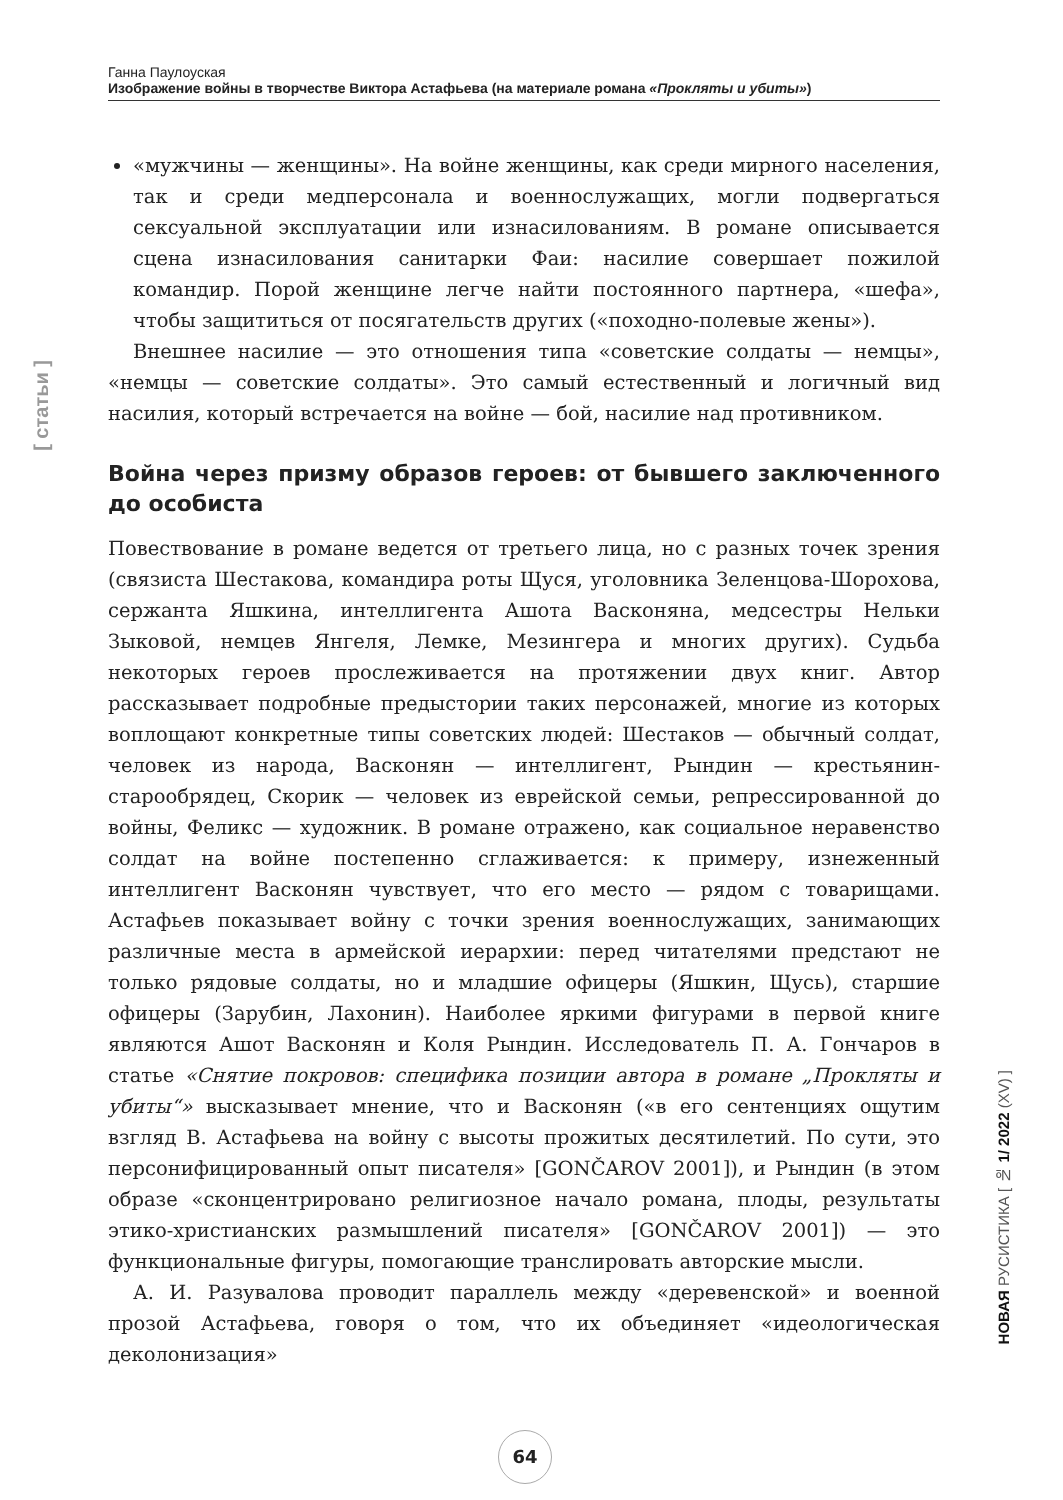Ганна Паулоуская
Изображение войны в творчестве Виктора Астафьева (на материале романа «Прокляты и убиты»)
[ статьи ]
«мужчины — женщины». На войне женщины, как среди мирного населения, так и среди медперсонала и военнослужащих, могли подвергаться сексуальной эксплуатации или изнасилованиям. В романе описывается сцена изнасилования санитарки Фаи: насилие совершает пожилой командир. Порой женщине легче найти постоянного партнера, «шефа», чтобы защититься от посягательств других («походно-полевые жены»).
Внешнее насилие — это отношения типа «советские солдаты — немцы», «немцы — советские солдаты». Это самый естественный и логичный вид насилия, который встречается на войне — бой, насилие над противником.
Война через призму образов героев: от бывшего заключенного до особиста
Повествование в романе ведется от третьего лица, но с разных точек зрения (связиста Шестакова, командира роты Щуся, уголовника Зеленцова-Шорохова, сержанта Яшкина, интеллигента Ашота Васконяна, медсестры Нельки Зыковой, немцев Янгеля, Лемке, Мезингера и многих других). Судьба некоторых героев прослеживается на протяжении двух книг. Автор рассказывает подробные предыстории таких персонажей, многие из которых воплощают конкретные типы советских людей: Шестаков — обычный солдат, человек из народа, Васконян — интеллигент, Рындин — крестьянин-старообрядец, Скорик — человек из еврейской семьи, репрессированной до войны, Феликс — художник. В романе отражено, как социальное неравенство солдат на войне постепенно сглаживается: к примеру, изнеженный интеллигент Васконян чувствует, что его место — рядом с товарищами. Астафьев показывает войну с точки зрения военнослужащих, занимающих различные места в армейской иерархии: перед читателями предстают не только рядовые солдаты, но и младшие офицеры (Яшкин, Щусь), старшие офицеры (Зарубин, Лахонин). Наиболее яркими фигурами в первой книге являются Ашот Васконян и Коля Рындин. Исследователь П. А. Гончаров в статье «Снятие покровов: специфика позиции автора в романе „Прокляты и убиты“» высказывает мнение, что и Васконян («в его сентенциях ощутим взгляд В. Астафьева на войну с высоты прожитых десятилетий. По сути, это персонифицированный опыт писателя» [GONČAROV 2001]), и Рындин (в этом образе «сконцентрировано религиозное начало романа, плоды, результаты этико-христианских размышлений писателя» [GONČAROV 2001]) — это функциональные фигуры, помогающие транслировать авторские мысли.
А. И. Разувалова проводит параллель между «деревенской» и военной прозой Астафьева, говоря о том, что их объединяет «идеологическая деколонизация»
НОВАЯ РУСИСТИКА [ № 1/ 2022 (XV) ]
64